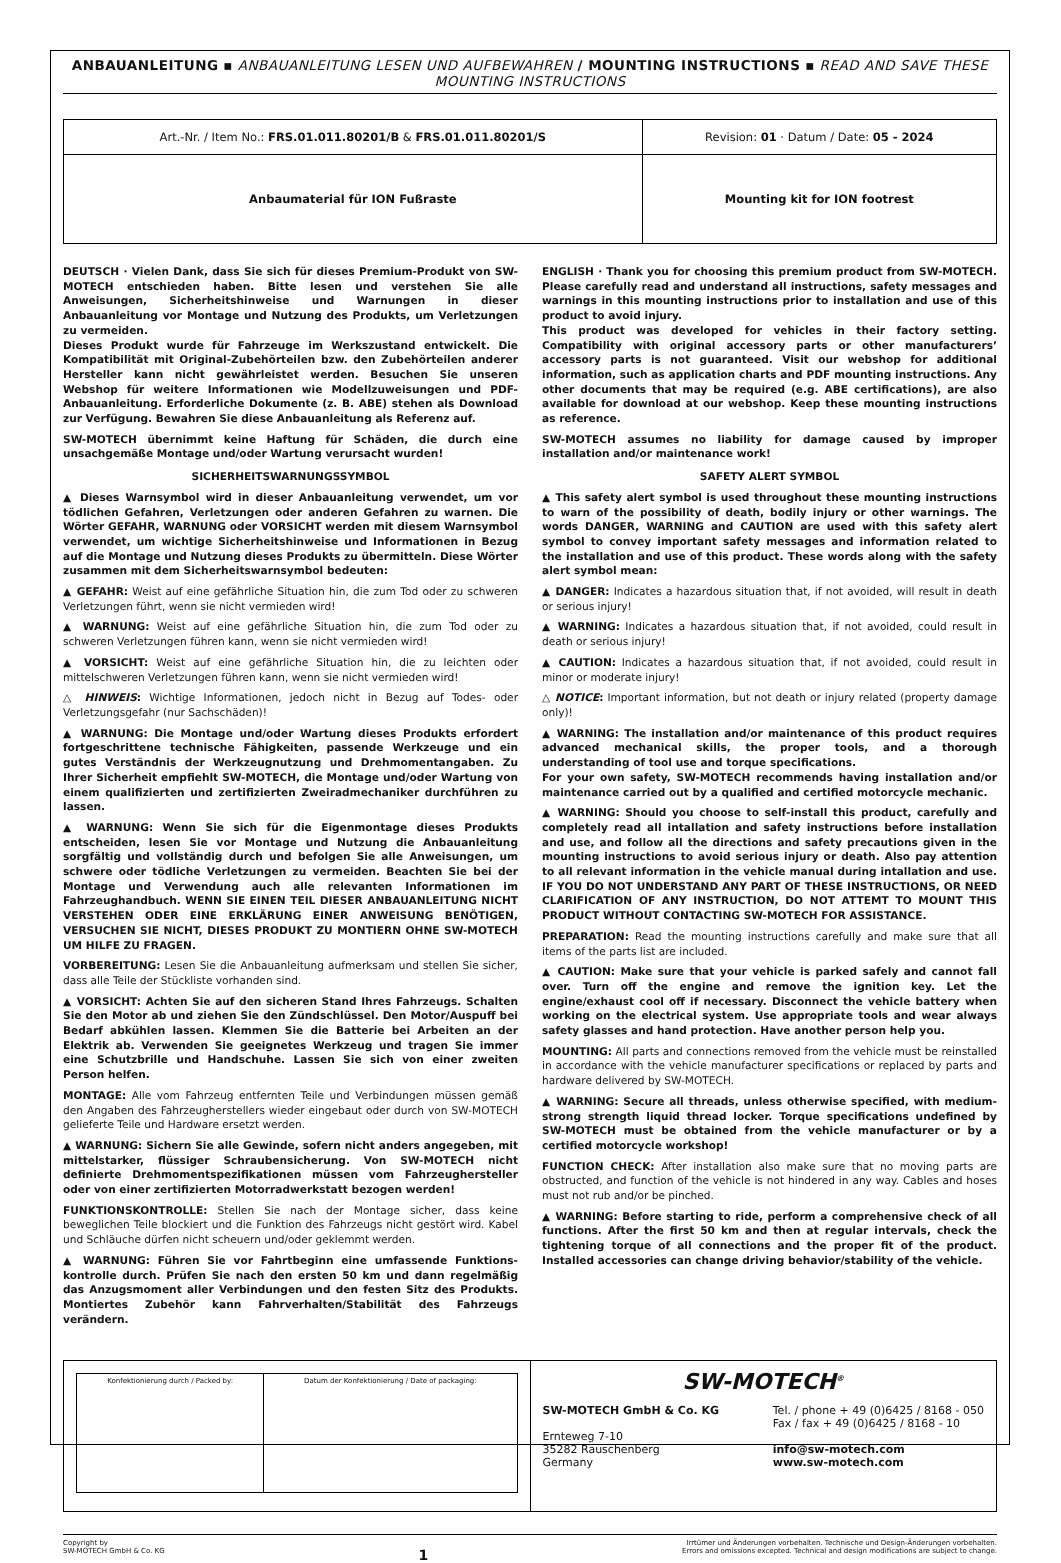ANBAUANLEITUNG ▪ ANBAUANLEITUNG LESEN UND AUFBEWAHREN / MOUNTING INSTRUCTIONS ▪ READ AND SAVE THESE MOUNTING INSTRUCTIONS
| Art.-Nr. / Item No.: FRS.01.011.80201/B & FRS.01.011.80201/S | Revision: 01 · Datum / Date: 05 - 2024 |
| Anbaumaterial für ION Fußraste | Mounting kit for ION footrest |
DEUTSCH · Vielen Dank, dass Sie sich für dieses Premium-Produkt von SW-MOTECH entschieden haben. Bitte lesen und verstehen Sie alle Anweisungen, Sicherheitshinweise und Warnungen in dieser Anbauanleitung vor Montage und Nutzung des Produkts, um Verletzungen zu vermeiden.
Dieses Produkt wurde für Fahrzeuge im Werkszustand entwickelt. Die Kompatibilität mit Original-Zubehörteilen bzw. den Zubehörteilen anderer Hersteller kann nicht gewährleistet werden. Besuchen Sie unseren Webshop für weitere Informationen wie Modellzuweisungen und PDF-Anbauanleitung. Erforderliche Dokumente (z. B. ABE) stehen als Download zur Verfügung. Bewahren Sie diese Anbauanleitung als Referenz auf.
SW-MOTECH übernimmt keine Haftung für Schäden, die durch eine unsachgemäße Montage und/oder Wartung verursacht wurden!
SICHERHEITSWARNUNGSSYMBOL
▲ Dieses Warnsymbol wird in dieser Anbauanleitung verwendet, um vor tödlichen Gefahren, Verletzungen oder anderen Gefahren zu warnen. Die Wörter GEFAHR, WARNUNG oder VORSICHT werden mit diesem Warnsymbol verwendet, um wichtige Sicherheitshinweise und Informationen in Bezug auf die Montage und Nutzung dieses Produkts zu übermitteln. Diese Wörter zusammen mit dem Sicherheitswarnsymbol bedeuten:
▲ GEFAHR: Weist auf eine gefährliche Situation hin, die zum Tod oder zu schweren Verletzungen führt, wenn sie nicht vermieden wird!
▲ WARNUNG: Weist auf eine gefährliche Situation hin, die zum Tod oder zu schweren Verletzungen führen kann, wenn sie nicht vermieden wird!
▲ VORSICHT: Weist auf eine gefährliche Situation hin, die zu leichten oder mittelschweren Verletzungen führen kann, wenn sie nicht vermieden wird!
△ HINWEIS: Wichtige Informationen, jedoch nicht in Bezug auf Todes- oder Verletzungsgefahr (nur Sachschäden)!
▲ WARNUNG: Die Montage und/oder Wartung dieses Produkts erfordert fortgeschrittene technische Fähigkeiten, passende Werkzeuge und ein gutes Verständnis der Werkzeugnutzung und Drehmomentangaben. Zu Ihrer Sicherheit empfiehlt SW-MOTECH, die Montage und/oder Wartung von einem qualifizierten und zertifizierten Zweiradmechaniker durchführen zu lassen.
▲ WARNUNG: Wenn Sie sich für die Eigenmontage dieses Produkts entscheiden, lesen Sie vor Montage und Nutzung die Anbauanleitung sorgfältig und vollständig durch und befolgen Sie alle Anweisungen, um schwere oder tödliche Verletzungen zu vermeiden. Beachten Sie bei der Montage und Verwendung auch alle relevanten Informationen im Fahrzeughandbuch. WENN SIE EINEN TEIL DIESER ANBAUANLEITUNG NICHT VERSTEHEN ODER EINE ERKLÄRUNG EINER ANWEISUNG BENÖTIGEN, VERSUCHEN SIE NICHT, DIESES PRODUKT ZU MONTIERN OHNE SW-MOTECH UM HILFE ZU FRAGEN.
VORBEREITUNG: Lesen Sie die Anbauanleitung aufmerksam und stellen Sie sicher, dass alle Teile der Stückliste vorhanden sind.
▲ VORSICHT: Achten Sie auf den sicheren Stand Ihres Fahrzeugs. Schalten Sie den Motor ab und ziehen Sie den Zündschlüssel. Den Motor/Auspuff bei Bedarf abkühlen lassen. Klemmen Sie die Batterie bei Arbeiten an der Elektrik ab. Verwenden Sie geeignetes Werkzeug und tragen Sie immer eine Schutzbrille und Handschuhe. Lassen Sie sich von einer zweiten Person helfen.
MONTAGE: Alle vom Fahrzeug entfernten Teile und Verbindungen müssen gemäß den Angaben des Fahrzeugherstellers wieder eingebaut oder durch von SW-MOTECH gelieferte Teile und Hardware ersetzt werden.
▲ WARNUNG: Sichern Sie alle Gewinde, sofern nicht anders angegeben, mit mittelstarker, flüssiger Schraubensicherung. Von SW-MOTECH nicht definierte Drehmomentspezifikationen müssen vom Fahrzeughersteller oder von einer zertifizierten Motorradwerkstatt bezogen werden!
FUNKTIONSKONTROLLE: Stellen Sie nach der Montage sicher, dass keine beweglichen Teile blockiert und die Funktion des Fahrzeugs nicht gestört wird. Kabel und Schläuche dürfen nicht scheuern und/oder geklemmt werden.
▲ WARNUNG: Führen Sie vor Fahrtbeginn eine umfassende Funktions-kontrolle durch. Prüfen Sie nach den ersten 50 km und dann regelmäßig das Anzugsmoment aller Verbindungen und den festen Sitz des Produkts. Montiertes Zubehör kann Fahrverhalten/Stabilität des Fahrzeugs verändern.
ENGLISH · Thank you for choosing this premium product from SW-MOTECH. Please carefully read and understand all instructions, safety messages and warnings in this mounting instructions prior to installation and use of this product to avoid injury.
This product was developed for vehicles in their factory setting. Compatibility with original accessory parts or other manufacturers’ accessory parts is not guaranteed. Visit our webshop for additional information, such as application charts and PDF mounting instructions. Any other documents that may be required (e.g. ABE certifications), are also available for download at our webshop. Keep these mounting instructions as reference.
SW-MOTECH assumes no liability for damage caused by improper installation and/or maintenance work!
SAFETY ALERT SYMBOL
▲ This safety alert symbol is used throughout these mounting instructions to warn of the possibility of death, bodily injury or other warnings. The words DANGER, WARNING and CAUTION are used with this safety alert symbol to convey important safety messages and information related to the installation and use of this product. These words along with the safety alert symbol mean:
▲ DANGER: Indicates a hazardous situation that, if not avoided, will result in death or serious injury!
▲ WARNING: Indicates a hazardous situation that, if not avoided, could result in death or serious injury!
▲ CAUTION: Indicates a hazardous situation that, if not avoided, could result in minor or moderate injury!
△ NOTICE: Important information, but not death or injury related (property damage only)!
▲ WARNING: The installation and/or maintenance of this product requires advanced mechanical skills, the proper tools, and a thorough understanding of tool use and torque specifications.
For your own safety, SW-MOTECH recommends having installation and/or maintenance carried out by a qualified and certified motorcycle mechanic.
▲ WARNING: Should you choose to self-install this product, carefully and completely read all intallation and safety instructions before installation and use, and follow all the directions and safety precautions given in the mounting instructions to avoid serious injury or death. Also pay attention to all relevant information in the vehicle manual during intallation and use. IF YOU DO NOT UNDERSTAND ANY PART OF THESE INSTRUCTIONS, OR NEED CLARIFICATION OF ANY INSTRUCTION, DO NOT ATTEMT TO MOUNT THIS PRODUCT WITHOUT CONTACTING SW-MOTECH FOR ASSISTANCE.
PREPARATION: Read the mounting instructions carefully and make sure that all items of the parts list are included.
▲ CAUTION: Make sure that your vehicle is parked safely and cannot fall over. Turn off the engine and remove the ignition key. Let the engine/exhaust cool off if necessary. Disconnect the vehicle battery when working on the electrical system. Use appropriate tools and wear always safety glasses and hand protection. Have another person help you.
MOUNTING: All parts and connections removed from the vehicle must be reinstalled in accordance with the vehicle manufacturer specifications or replaced by parts and hardware delivered by SW-MOTECH.
▲ WARNING: Secure all threads, unless otherwise specified, with medium-strong strength liquid thread locker. Torque specifications undefined by SW-MOTECH must be obtained from the vehicle manufacturer or by a certified motorcycle workshop!
FUNCTION CHECK: After installation also make sure that no moving parts are obstructed, and function of the vehicle is not hindered in any way. Cables and hoses must not rub and/or be pinched.
▲ WARNING: Before starting to ride, perform a comprehensive check of all functions. After the first 50 km and then at regular intervals, check the tightening torque of all connections and the proper fit of the product. Installed accessories can change driving behavior/stability of the vehicle.
| Konfektionierung durch / Packed by: | Datum der Konfektionierung / Date of packaging: |
SW-MOTECH<sup>®</sup>
SW-MOTECH GmbH & Co. KG
Ernteweg 7-10
35282 Rauschenberg
Germany
Tel. / phone + 49 (0)6425 / 8168 - 050
Fax / fax + 49 (0)6425 / 8168 - 10
info@sw-motech.com
www.sw-motech.com
Copyright by
SW-MOTECH GmbH & Co. KG
1
Irrtümer und Änderungen vorbehalten. Technische und Design-Änderungen vorbehalten.
Errors and omissions excepted. Technical and design modifications are subject to change.